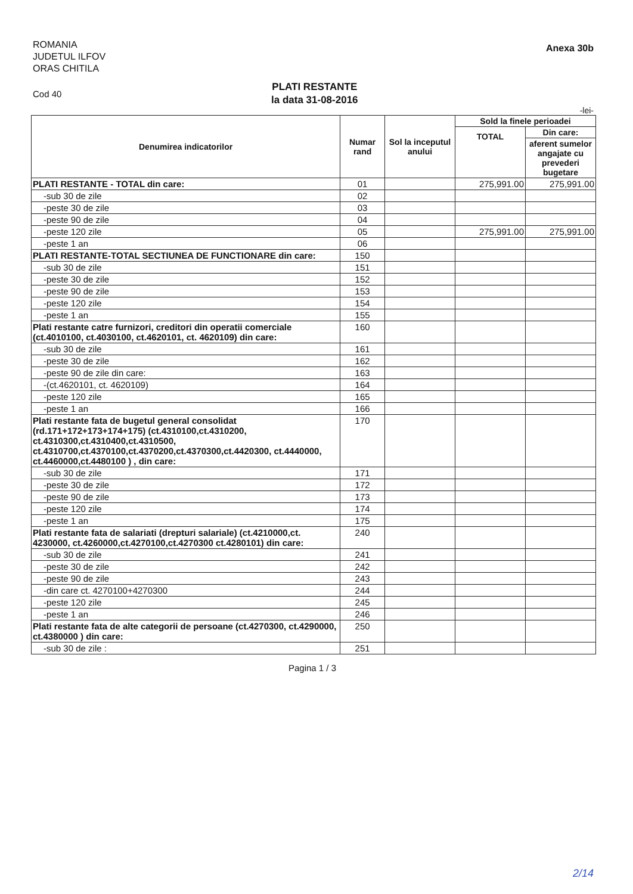ROMANIA
JUDETUL ILFOV
ORAS CHITILA
Anexa 30b
Cod 40
PLATI RESTANTE
la data 31-08-2016
-lei-
| Denumirea indicatorilor | Numar rand | Sol la inceputul anului | Sold la finele perioadei | |
| --- | --- | --- | --- | --- |
| | | | TOTAL | Din care: |
| | | | | aferent sumelor angajate cu prevederi bugetare |
| PLATI RESTANTE - TOTAL din care: | 01 | | 275,991.00 | 275,991.00 |
| -sub 30 de zile | 02 | | | |
| -peste 30 de zile | 03 | | | |
| -peste 90 de zile | 04 | | | |
| -peste 120 zile | 05 | | 275,991.00 | 275,991.00 |
| -peste 1 an | 06 | | | |
| PLATI RESTANTE-TOTAL SECTIUNEA DE FUNCTIONARE din care: | 150 | | | |
| -sub 30 de zile | 151 | | | |
| -peste 30 de zile | 152 | | | |
| -peste 90 de zile | 153 | | | |
| -peste 120 zile | 154 | | | |
| -peste 1 an | 155 | | | |
| Plati restante catre furnizori, creditori din operatii comerciale (ct.4010100, ct.4030100, ct.4620101, ct. 4620109) din care: | 160 | | | |
| -sub 30 de zile | 161 | | | |
| -peste 30 de zile | 162 | | | |
| -peste 90 de zile din care: | 163 | | | |
| -(ct.4620101, ct. 4620109) | 164 | | | |
| -peste 120 zile | 165 | | | |
| -peste 1 an | 166 | | | |
| Plati restante fata de bugetul general consolidat (rd.171+172+173+174+175) (ct.4310100,ct.4310200, ct.4310300,ct.4310400,ct.4310500, ct.4310700,ct.4370100,ct.4370200,ct.4370300,ct.4420300, ct.4440000, ct.4460000,ct.4480100 ) , din care: | 170 | | | |
| -sub 30 de zile | 171 | | | |
| -peste 30 de zile | 172 | | | |
| -peste 90 de zile | 173 | | | |
| -peste 120 zile | 174 | | | |
| -peste 1 an | 175 | | | |
| Plati restante fata de salariati (drepturi salariale) (ct.4210000,ct. 4230000, ct.4260000,ct.4270100,ct.4270300 ct.4280101) din care: | 240 | | | |
| -sub 30 de zile | 241 | | | |
| -peste 30 de zile | 242 | | | |
| -peste 90 de zile | 243 | | | |
| -din care ct. 4270100+4270300 | 244 | | | |
| -peste 120 zile | 245 | | | |
| -peste 1 an | 246 | | | |
| Plati restante fata de alte categorii de persoane (ct.4270300, ct.4290000, ct.4380000 ) din care: | 250 | | | |
| -sub 30 de zile : | 251 | | | |
Pagina 1 / 3
2/14